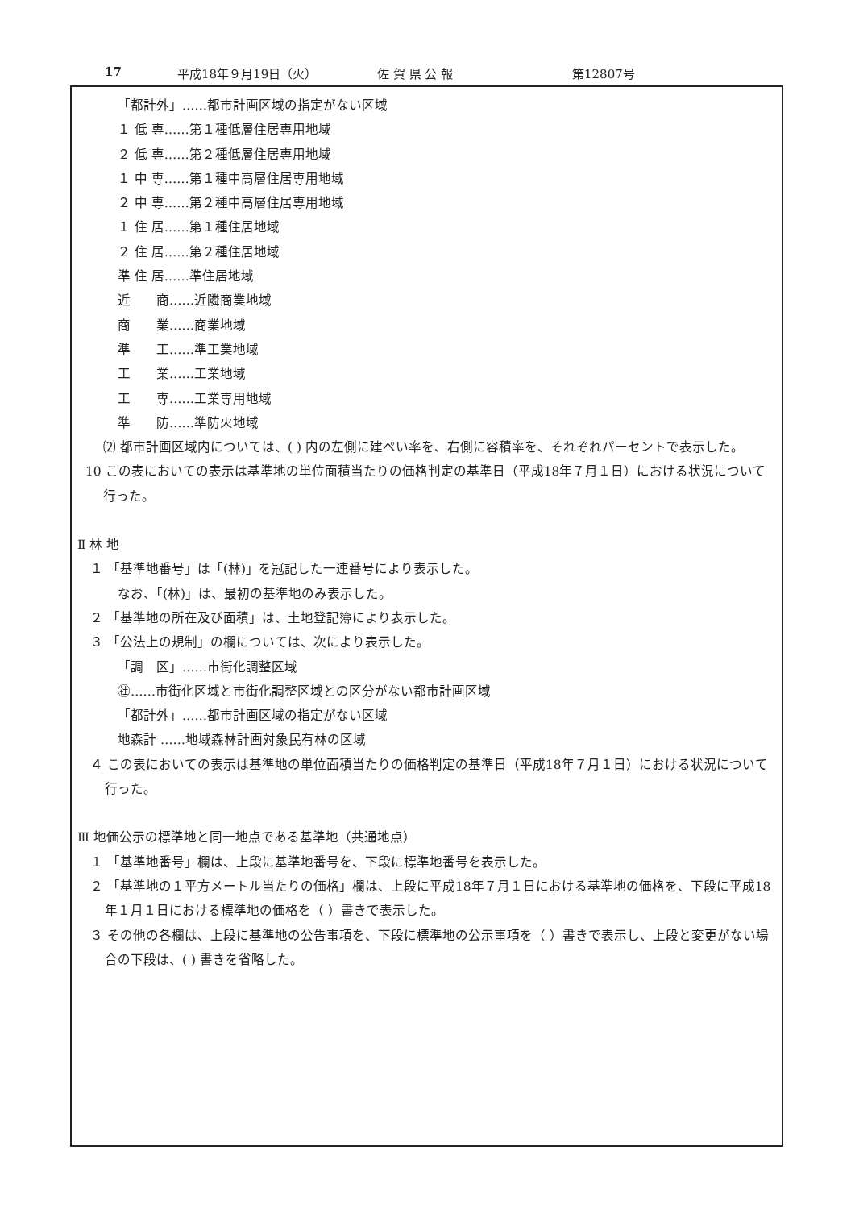17 平成18年９月19日（火） 佐 賀 県 公 報 第12807号
「都計外」……都市計画区域の指定がない区域
１ 低 専……第１種低層住居専用地域
２ 低 専……第２種低層住居専用地域
１ 中 専……第１種中高層住居専用地域
２ 中 専……第２種中高層住居専用地域
１ 住 居……第１種住居地域
２ 住 居……第２種住居地域
準 住 居……準住居地域
近　　商……近隣商業地域
商　　業……商業地域
準　　工……準工業地域
工　　業……工業地域
工　　専……工業専用地域
準　　防……準防火地域
⑵ 都市計画区域内については、( ) 内の左側に建ぺい率を、右側に容積率を、それぞれパーセントで表示した。
10 この表においての表示は基準地の単位面積当たりの価格判定の基準日（平成18年７月１日）における状況について行った。
Ⅱ 林 地
１ 「基準地番号」は「(林)」を冠記した一連番号により表示した。
なお、「(林)」は、最初の基準地のみ表示した。
２ 「基準地の所在及び面積」は、土地登記簿により表示した。
３ 「公法上の規制」の欄については、次により表示した。
「調　区」……市街化調整区域
㊓……市街化区域と市街化調整区域との区分がない都市計画区域
「都計外」……都市計画区域の指定がない区域
地森計 ……地域森林計画対象民有林の区域
４ この表においての表示は基準地の単位面積当たりの価格判定の基準日（平成18年７月１日）における状況について行った。
Ⅲ 地価公示の標準地と同一地点である基準地（共通地点）
１ 「基準地番号」欄は、上段に基準地番号を、下段に標準地番号を表示した。
２ 「基準地の１平方メートル当たりの価格」欄は、上段に平成18年７月１日における基準地の価格を、下段に平成18年１月１日における標準地の価格を（ ）書きで表示した。
３ その他の各欄は、上段に基準地の公告事項を、下段に標準地の公示事項を（ ）書きで表示し、上段と変更がない場合の下段は、( ) 書きを省略した。